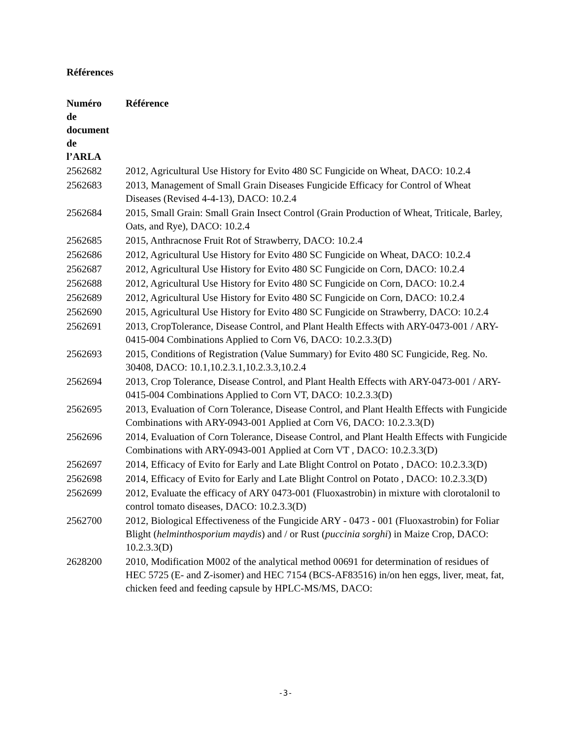Références
| Numéro de document de l’ARLA | Référence |
| --- | --- |
| 2562682 | 2012, Agricultural Use History for Evito 480 SC Fungicide on Wheat, DACO: 10.2.4 |
| 2562683 | 2013, Management of Small Grain Diseases Fungicide Efficacy for Control of Wheat Diseases (Revised 4-4-13), DACO: 10.2.4 |
| 2562684 | 2015, Small Grain: Small Grain Insect Control (Grain Production of Wheat, Triticale, Barley, Oats, and Rye), DACO: 10.2.4 |
| 2562685 | 2015, Anthracnose Fruit Rot of Strawberry, DACO: 10.2.4 |
| 2562686 | 2012, Agricultural Use History for Evito 480 SC Fungicide on Wheat, DACO: 10.2.4 |
| 2562687 | 2012, Agricultural Use History for Evito 480 SC Fungicide on Corn, DACO: 10.2.4 |
| 2562688 | 2012, Agricultural Use History for Evito 480 SC Fungicide on Corn, DACO: 10.2.4 |
| 2562689 | 2012, Agricultural Use History for Evito 480 SC Fungicide on Corn, DACO: 10.2.4 |
| 2562690 | 2015, Agricultural Use History for Evito 480 SC Fungicide on Strawberry, DACO: 10.2.4 |
| 2562691 | 2013, CropTolerance, Disease Control, and Plant Health Effects with ARY-0473-001 / ARY-0415-004 Combinations Applied to Corn V6, DACO: 10.2.3.3(D) |
| 2562693 | 2015, Conditions of Registration (Value Summary) for Evito 480 SC Fungicide, Reg. No. 30408, DACO: 10.1,10.2.3.1,10.2.3.3,10.2.4 |
| 2562694 | 2013, Crop Tolerance, Disease Control, and Plant Health Effects with ARY-0473-001 / ARY-0415-004 Combinations Applied to Corn VT, DACO: 10.2.3.3(D) |
| 2562695 | 2013, Evaluation of Corn Tolerance, Disease Control, and Plant Health Effects with Fungicide Combinations with ARY-0943-001 Applied at Corn V6, DACO: 10.2.3.3(D) |
| 2562696 | 2014, Evaluation of Corn Tolerance, Disease Control, and Plant Health Effects with Fungicide Combinations with ARY-0943-001 Applied at Corn VT , DACO: 10.2.3.3(D) |
| 2562697 | 2014, Efficacy of Evito for Early and Late Blight Control on Potato , DACO: 10.2.3.3(D) |
| 2562698 | 2014, Efficacy of Evito for Early and Late Blight Control on Potato , DACO: 10.2.3.3(D) |
| 2562699 | 2012, Evaluate the efficacy of ARY 0473-001 (Fluoxastrobin) in mixture with clorotalonil to control tomato diseases, DACO: 10.2.3.3(D) |
| 2562700 | 2012, Biological Effectiveness of the Fungicide ARY - 0473 - 001 (Fluoxastrobin) for Foliar Blight ( helminthosporium maydis ) and / or Rust ( puccinia sorghi ) in Maize Crop, DACO: 10.2.3.3(D) |
| 2628200 | 2010, Modification M002 of the analytical method 00691 for determination of residues of HEC 5725 (E- and Z-isomer) and HEC 7154 (BCS-AF83516) in/on hen eggs, liver, meat, fat, chicken feed and feeding capsule by HPLC-MS/MS, DACO: |
-3-